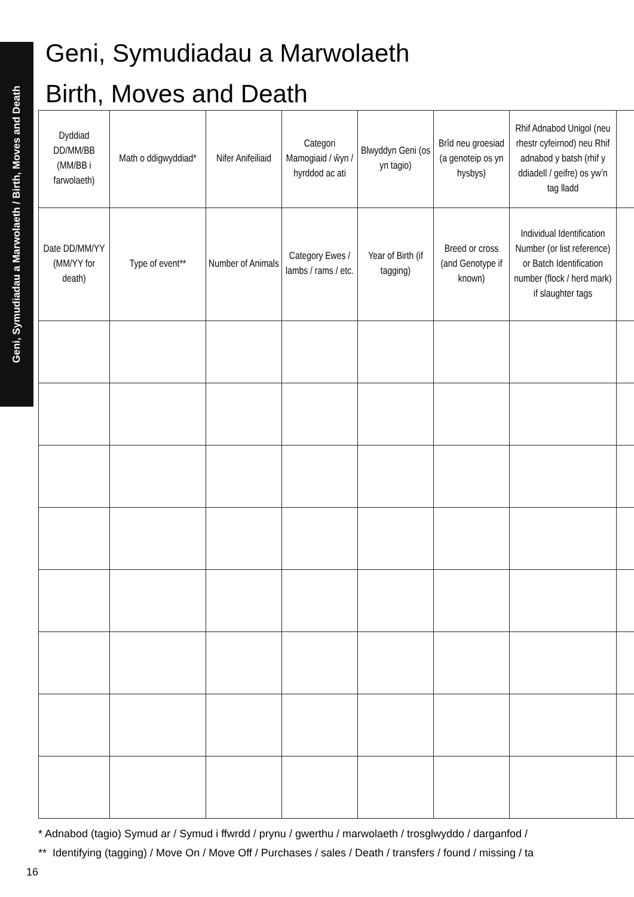Geni, Symudiadau a Marwolaeth / Birth, Moves and Death
Geni, Symudiadau a Marwolaeth
Birth, Moves and Death
| Dyddiad DD/MM/BB (MM/BB i farwolaeth) | Math o ddigwyddiad* | Nifer Anifeiliaid | Categori Mamogiaid / ŵyn / hyrddod ac ati | Blwyddyn Geni (os yn tagio) | Brîd neu groesiad (a genoteip os yn hysbys) | Rhif Adnabod Unigol (neu rhestr cyfeirnod) neu Rhif adnabod y batsh (rhif y ddiadell / geifre) os yw’n tag lladd | |
| --- | --- | --- | --- | --- | --- | --- | --- |
| Date DD/MM/YY (MM/YY for death) | Type of event** | Number of Animals | Category Ewes / lambs / rams / etc. | Year of Birth (if tagging) | Breed or cross (and Genotype if known) | Individual Identification Number (or list reference) or Batch Identification number (flock / herd mark) if slaughter tags | |
* Adnabod (tagio) Symud ar / Symud i ffwrdd / prynu / gwerthu / marwolaeth / trosglwyddo / darganfod /
** Identifying (tagging) / Move On / Move Off / Purchases / sales / Death / transfers / found / missing / ta
16